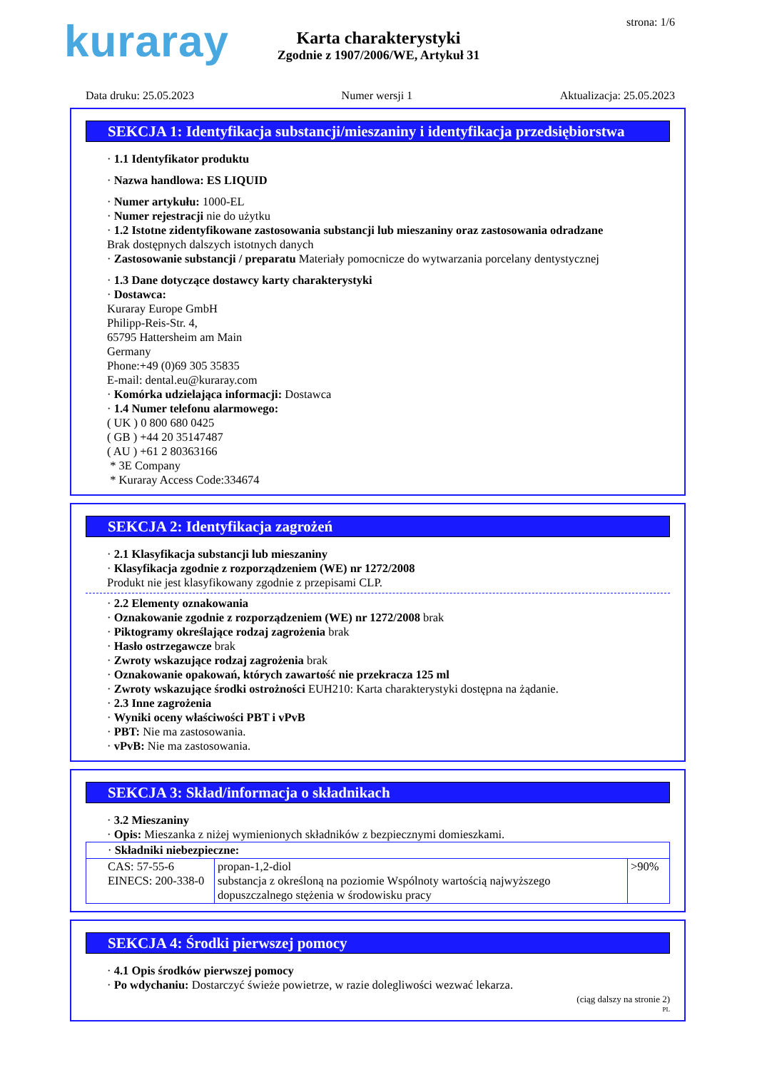kuraray strona: 1/6
Karta charakterystyki
Zgodnie z 1907/2006/WE, Artykuł 31
Data druku: 25.05.2023 Numer wersji 1 Aktualizacja: 25.05.2023
SEKCJA 1: Identyfikacja substancji/mieszaniny i identyfikacja przedsiębiorstwa
· 1.1 Identyfikator produktu
· Nazwa handlowa: ES LIQUID
· Numer artykułu: 1000-EL
· Numer rejestracji nie do użytku
· 1.2 Istotne zidentyfikowane zastosowania substancji lub mieszaniny oraz zastosowania odradzane
Brak dostępnych dalszych istotnych danych
· Zastosowanie substancji / preparatu Materiały pomocnicze do wytwarzania porcelany dentystycznej
· 1.3 Dane dotyczące dostawcy karty charakterystyki
· Dostawca:
Kuraray Europe GmbH
Philipp-Reis-Str. 4,
65795 Hattersheim am Main
Germany
Phone:+49 (0)69 305 35835
E-mail: dental.eu@kuraray.com
· Komórka udzielająca informacji: Dostawca
· 1.4 Numer telefonu alarmowego:
( UK ) 0 800 680 0425
( GB ) +44 20 35147487
( AU ) +61 2 80363166
* 3E Company
* Kuraray Access Code:334674
SEKCJA 2: Identyfikacja zagrożeń
· 2.1 Klasyfikacja substancji lub mieszaniny
· Klasyfikacja zgodnie z rozporządzeniem (WE) nr 1272/2008
Produkt nie jest klasyfikowany zgodnie z przepisami CLP.
· 2.2 Elementy oznakowania
· Oznakowanie zgodnie z rozporządzeniem (WE) nr 1272/2008 brak
· Piktogramy określające rodzaj zagrożenia brak
· Hasło ostrzegawcze brak
· Zwroty wskazujące rodzaj zagrożenia brak
· Oznakowanie opakowań, których zawartość nie przekracza 125 ml
· Zwroty wskazujące środki ostrożności EUH210: Karta charakterystyki dostępna na żądanie.
· 2.3 Inne zagrożenia
· Wyniki oceny właściwości PBT i vPvB
· PBT: Nie ma zastosowania.
· vPvB: Nie ma zastosowania.
SEKCJA 3: Skład/informacja o składnikach
· 3.2 Mieszaniny
· Opis: Mieszanka z niżej wymienionych składników z bezpiecznymi domieszkami.
| · Składniki niebezpieczne: | | |
| CAS: 57-55-6 EINECS: 200-338-0 | propan-1,2-diol substancja z określoną na poziomie Wspólnoty wartością najwyższego dopuszczalnego stężenia w środowisku pracy | >90% |
SEKCJA 4: Środki pierwszej pomocy
· 4.1 Opis środków pierwszej pomocy
· Po wdychaniu: Dostarczyć świeże powietrze, w razie dolegliwości wezwać lekarza.
(ciąg dalszy na stronie 2)
PL